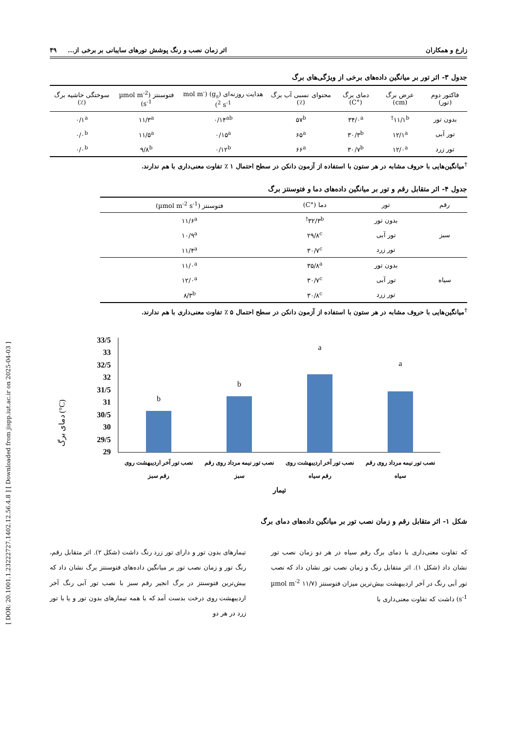[ DOR: 20.1001.1.23222727.1402.12.56.4.8 ] [ Downloaded from jispp.iut.ac.ir on 2025-04-03 ]
زارع و همکاران اثر زمان نصب و رنگ پوشش تورهای سایبانی بر برخی از... ۴۹
جدول ۳- اثر تور بر میانگین داده‌های برخی از ویژگی‌های برگ
| فاکتور دوم (تور) | عرض برگ (cm) | دمای برگ (°C) | محتوای نسبی آب برگ (٪) | هدایت روزنه‌ای (g<sub>s</sub>) (mol m<sup>-2</sup> s<sup>-1</sup>) | فتوسنتز (µmol m<sup>-2</sup> s<sup>-1</sup>) | سوختگی حاشیه برگ (٪) |
| --- | --- | --- | --- | --- | --- | --- |
| بدون تور | ۱۱/۱<sup>b†</sup> | ۳۴/۰<sup>a</sup> | ۵۷<sup>b</sup> | ۰/۱۴<sup>ab</sup> | ۱۱/۳<sup>a</sup> | ۰/۱<sup>a</sup> |
| تور آبی | ۱۲/۱<sup>a</sup> | ۳۰/۳<sup>b</sup> | ۶۵<sup>a</sup> | ۰/۱۵<sup>a</sup> | ۱۱/۵<sup>a</sup> | ۰/۰<sup>b</sup> |
| تور زرد | ۱۲/۰<sup>a</sup> | ۳۰/۷<sup>b</sup> | ۶۶<sup>a</sup> | ۰/۱۲<sup>b</sup> | ۹/۸<sup>b</sup> | ۰/۰<sup>b</sup> |
<sup>†</sup> میانگین‌هایی با حروف مشابه در هر ستون با استفاده از آزمون دانکن در سطح احتمال ۱ ٪ تفاوت معنی‌داری با هم ندارند.
جدول ۴- اثر متقابل رقم و تور بر میانگین داده‌های دما و فتوسنتز برگ
| رقم | تور | دما (°C) | فتوسنتز (µmol m<sup>-2</sup> s<sup>-1</sup>) |
| --- | --- | --- | --- |
| سبز | بدون تور | ۳۲/۳<sup>b†</sup> | ۱۱/۶<sup>a</sup> |
| | تور آبی | ۲۹/۸<sup>c</sup> | ۱۰/۹<sup>a</sup> |
| | تور زرد | ۳۰/۷<sup>c</sup> | ۱۱/۴<sup>a</sup> |
| سیاه | بدون تور | ۳۵/۸<sup>a</sup> | ۱۱/۰<sup>a</sup> |
| | تور آبی | ۳۰/۷<sup>c</sup> | ۱۲/۰<sup>a</sup> |
| | تور زرد | ۳۰/۸<sup>c</sup> | ۸/۳<sup>b</sup> |
<sup>†</sup> میانگین‌هایی با حروف مشابه در هر ستون با استفاده از آزمون دانکن در سطح احتمال ۵ ٪ تفاوت معنی‌داری با هم ندارند.
دمای برگ (°C)
33/5
33
32/5
32
31/5
31
30/5
30
29/5
29
b
b
a
a
نصب تور آخر اردیبهشت روی
رقم سبز
نصب تور نیمه مرداد روی رقم
سبز
نصب تور آخر اردیبهشت روی
رقم سیاه
نصب تور نیمه مرداد روی رقم
سیاه
تیمار
شکل ۱- اثر متقابل رقم و زمان نصب تور بر میانگین داده‌های دمای برگ
که تفاوت معنی‌داری با دمای برگ رقم سیاه در هر دو زمان نصب تور نشان داد (شکل ۱). اثر متقابل رنگ و زمان نصب تور نشان داد که نصب تور آبی رنگ در آخر اردیبهشت بیش‌ترین میزان فتوسنتز (۱۱/۷ µmol m<sup>-2</sup> s<sup>-1</sup>) داشت که تفاوت معنی‌داری با
تیمارهای بدون تور و دارای تور زرد رنگ داشت (شکل ۲). اثر متقابل رقم، رنگ تور و زمان نصب تور بر میانگین داده‌های فتوسنتز برگ نشان داد که بیش‌ترین فتوسنتز در برگ انجیر رقم سبز با نصب تور آبی رنگ آخر اردیبهشت روی درخت بدست آمد که با همه تیمارهای بدون تور و یا با تور زرد در هر دو